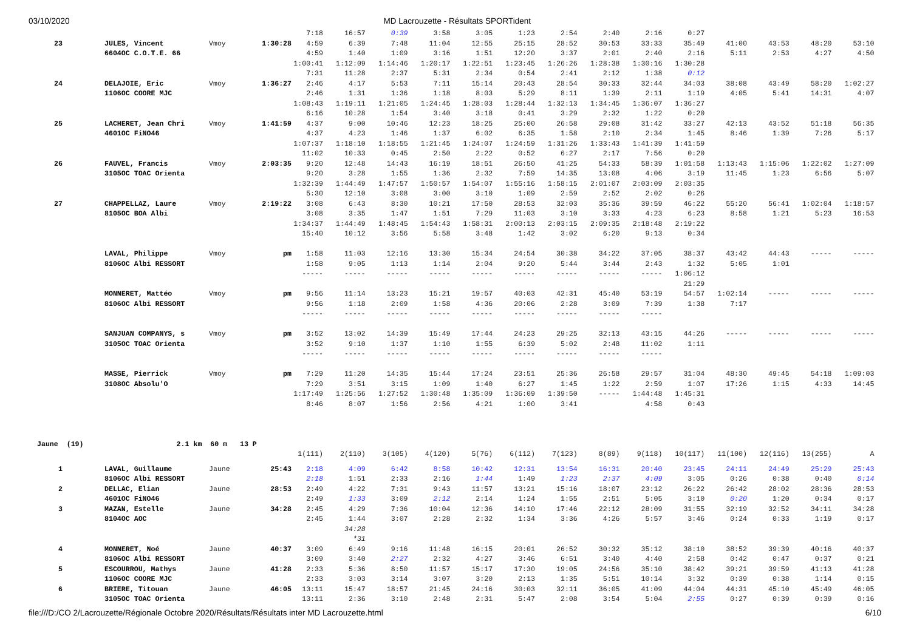03/10/2020 MD Lacrouzette - Résultats SPORTident
| | | | | 7:18 | 16:57 | 0:39 | 3:58 | 3:05 | 1:23 | 2:54 | 2:40 | 2:16 | 0:27 | | | | |
| 23 | JULES, Vincent | Vmoy | 1:30:28 | 4:59 | 6:39 | 7:48 | 11:04 | 12:55 | 25:15 | 28:52 | 30:53 | 33:33 | 35:49 | 41:00 | 43:53 | 48:20 | 53:10 |
| | 6604OC C.O.T.E. 66 | | | 4:59 | 1:40 | 1:09 | 3:16 | 1:51 | 12:20 | 3:37 | 2:01 | 2:40 | 2:16 | 5:11 | 2:53 | 4:27 | 4:50 |
| | | | | 1:00:41 | 1:12:09 | 1:14:46 | 1:20:17 | 1:22:51 | 1:23:45 | 1:26:26 | 1:28:38 | 1:30:16 | 1:30:28 | | | | |
| | | | | 7:31 | 11:28 | 2:37 | 5:31 | 2:34 | 0:54 | 2:41 | 2:12 | 1:38 | 0:12 | | | | |
| 24 | DELAJOIE, Eric | Vmoy | 1:36:27 | 2:46 | 4:17 | 5:53 | 7:11 | 15:14 | 20:43 | 28:54 | 30:33 | 32:44 | 34:03 | 38:08 | 43:49 | 58:20 | 1:02:27 |
| | 1106OC COORE MJC | | | 2:46 | 1:31 | 1:36 | 1:18 | 8:03 | 5:29 | 8:11 | 1:39 | 2:11 | 1:19 | 4:05 | 5:41 | 14:31 | 4:07 |
| | | | | 1:08:43 | 1:19:11 | 1:21:05 | 1:24:45 | 1:28:03 | 1:28:44 | 1:32:13 | 1:34:45 | 1:36:07 | 1:36:27 | | | | |
| | | | | 6:16 | 10:28 | 1:54 | 3:40 | 3:18 | 0:41 | 3:29 | 2:32 | 1:22 | 0:20 | | | | |
| 25 | LACHERET, Jean Chri | Vmoy | 1:41:59 | 4:37 | 9:00 | 10:46 | 12:23 | 18:25 | 25:00 | 26:58 | 29:08 | 31:42 | 33:27 | 42:13 | 43:52 | 51:18 | 56:35 |
| | 4601OC FiNO46 | | | 4:37 | 4:23 | 1:46 | 1:37 | 6:02 | 6:35 | 1:58 | 2:10 | 2:34 | 1:45 | 8:46 | 1:39 | 7:26 | 5:17 |
| | | | | 1:07:37 | 1:18:10 | 1:18:55 | 1:21:45 | 1:24:07 | 1:24:59 | 1:31:26 | 1:33:43 | 1:41:39 | 1:41:59 | | | | |
| | | | | 11:02 | 10:33 | 0:45 | 2:50 | 2:22 | 0:52 | 6:27 | 2:17 | 7:56 | 0:20 | | | | |
| 26 | FAUVEL, Francis | Vmoy | 2:03:35 | 9:20 | 12:48 | 14:43 | 16:19 | 18:51 | 26:50 | 41:25 | 54:33 | 58:39 | 1:01:58 | 1:13:43 | 1:15:06 | 1:22:02 | 1:27:09 |
| | 3105OC TOAC Orienta | | | 9:20 | 3:28 | 1:55 | 1:36 | 2:32 | 7:59 | 14:35 | 13:08 | 4:06 | 3:19 | 11:45 | 1:23 | 6:56 | 5:07 |
| | | | | 1:32:39 | 1:44:49 | 1:47:57 | 1:50:57 | 1:54:07 | 1:55:16 | 1:58:15 | 2:01:07 | 2:03:09 | 2:03:35 | | | | |
| | | | | 5:30 | 12:10 | 3:08 | 3:00 | 3:10 | 1:09 | 2:59 | 2:52 | 2:02 | 0:26 | | | | |
| 27 | CHAPPELLAZ, Laure | Vmoy | 2:19:22 | 3:08 | 6:43 | 8:30 | 10:21 | 17:50 | 28:53 | 32:03 | 35:36 | 39:59 | 46:22 | 55:20 | 56:41 | 1:02:04 | 1:18:57 |
| | 8105OC BOA Albi | | | 3:08 | 3:35 | 1:47 | 1:51 | 7:29 | 11:03 | 3:10 | 3:33 | 4:23 | 6:23 | 8:58 | 1:21 | 5:23 | 16:53 |
| | | | | 1:34:37 | 1:44:49 | 1:48:45 | 1:54:43 | 1:58:31 | 2:00:13 | 2:03:15 | 2:09:35 | 2:18:48 | 2:19:22 | | | | |
| | | | | 15:40 | 10:12 | 3:56 | 5:58 | 3:48 | 1:42 | 3:02 | 6:20 | 9:13 | 0:34 | | | | |
| | LAVAL, Philippe | Vmoy | pm | 1:58 | 11:03 | 12:16 | 13:30 | 15:34 | 24:54 | 30:38 | 34:22 | 37:05 | 38:37 | 43:42 | 44:43 | ----- | ----- |
| | 8106OC Albi RESSORT | | | 1:58 | 9:05 | 1:13 | 1:14 | 2:04 | 9:20 | 5:44 | 3:44 | 2:43 | 1:32 | 5:05 | 1:01 | | |
| | | | | ----- | ----- | ----- | ----- | ----- | ----- | ----- | ----- | ----- | 1:06:12 | | | | |
| | | | | | | | | | | | | | 21:29 | | | | |
| | MONNERET, Mattéo | Vmoy | pm | 9:56 | 11:14 | 13:23 | 15:21 | 19:57 | 40:03 | 42:31 | 45:40 | 53:19 | 54:57 | 1:02:14 | ----- | ----- | ----- |
| | 8106OC Albi RESSORT | | | 9:56 | 1:18 | 2:09 | 1:58 | 4:36 | 20:06 | 2:28 | 3:09 | 7:39 | 1:38 | 7:17 | | | |
| | | | | ----- | ----- | ----- | ----- | ----- | ----- | ----- | ----- | ----- | | | | | |
| | SANJUAN COMPANYS, s | Vmoy | pm | 3:52 | 13:02 | 14:39 | 15:49 | 17:44 | 24:23 | 29:25 | 32:13 | 43:15 | 44:26 | ----- | ----- | ----- | ----- |
| | 3105OC TOAC Orienta | | | 3:52 | 9:10 | 1:37 | 1:10 | 1:55 | 6:39 | 5:02 | 2:48 | 11:02 | 1:11 | | | | |
| | | | | ----- | ----- | ----- | ----- | ----- | ----- | ----- | ----- | ----- | | | | | |
| | MASSE, Pierrick | Vmoy | pm | 7:29 | 11:20 | 14:35 | 15:44 | 17:24 | 23:51 | 25:36 | 26:58 | 29:57 | 31:04 | 48:30 | 49:45 | 54:18 | 1:09:03 |
| | 3108OC Absolu'O | | | 7:29 | 3:51 | 3:15 | 1:09 | 1:40 | 6:27 | 1:45 | 1:22 | 2:59 | 1:07 | 17:26 | 1:15 | 4:33 | 14:45 |
| | | | | 1:17:49 | 1:25:56 | 1:27:52 | 1:30:48 | 1:35:09 | 1:36:09 | 1:39:50 | ----- | 1:44:48 | 1:45:31 | | | | |
| | | | | 8:46 | 8:07 | 1:56 | 2:56 | 4:21 | 1:00 | 3:41 | | 4:58 | 0:43 | | | | |
| Jaune (19) 2.1 km 60 m 13 P | | | | | | | | | | | | | | | | | |
| | | | | 1(111) | 2(110) | 3(105) | 4(120) | 5(76) | 6(112) | 7(123) | 8(89) | 9(118) | 10(117) | 11(100) | 12(116) | 13(255) | A |
| 1 | LAVAL, Guillaume | Jaune | 25:43 | 2:18 | 4:09 | 6:42 | 8:58 | 10:42 | 12:31 | 13:54 | 16:31 | 20:40 | 23:45 | 24:11 | 24:49 | 25:29 | 25:43 |
| | 8106OC Albi RESSORT | | | 2:18 | 1:51 | 2:33 | 2:16 | 1:44 | 1:49 | 1:23 | 2:37 | 4:09 | 3:05 | 0:26 | 0:38 | 0:40 | 0:14 |
| 2 | DELLAC, Elian | Jaune | 28:53 | 2:49 | 4:22 | 7:31 | 9:43 | 11:57 | 13:21 | 15:16 | 18:07 | 23:12 | 26:22 | 26:42 | 28:02 | 28:36 | 28:53 |
| | 4601OC FiNO46 | | | 2:49 | 1:33 | 3:09 | 2:12 | 2:14 | 1:24 | 1:55 | 2:51 | 5:05 | 3:10 | 0:20 | 1:20 | 0:34 | 0:17 |
| 3 | MAZAN, Estelle | Jaune | 34:28 | 2:45 | 4:29 | 7:36 | 10:04 | 12:36 | 14:10 | 17:46 | 22:12 | 28:09 | 31:55 | 32:19 | 32:52 | 34:11 | 34:28 |
| | 8104OC AOC | | | 2:45 | 1:44 | 3:07 | 2:28 | 2:32 | 1:34 | 3:36 | 4:26 | 5:57 | 3:46 | 0:24 | 0:33 | 1:19 | 0:17 |
| | | | | | 34:28 | | | | | | | | | | | | |
| | | | | | *31 | | | | | | | | | | | | |
| 4 | MONNERET, Noé | Jaune | 40:37 | 3:09 | 6:49 | 9:16 | 11:48 | 16:15 | 20:01 | 26:52 | 30:32 | 35:12 | 38:10 | 38:52 | 39:39 | 40:16 | 40:37 |
| | 8106OC Albi RESSORT | | | 3:09 | 3:40 | 2:27 | 2:32 | 4:27 | 3:46 | 6:51 | 3:40 | 4:40 | 2:58 | 0:42 | 0:47 | 0:37 | 0:21 |
| 5 | ESCOURROU, Mathys | Jaune | 41:28 | 2:33 | 5:36 | 8:50 | 11:57 | 15:17 | 17:30 | 19:05 | 24:56 | 35:10 | 38:42 | 39:21 | 39:59 | 41:13 | 41:28 |
| | 1106OC COORE MJC | | | 2:33 | 3:03 | 3:14 | 3:07 | 3:20 | 2:13 | 1:35 | 5:51 | 10:14 | 3:32 | 0:39 | 0:38 | 1:14 | 0:15 |
| 6 | BRIERE, Titouan | Jaune | 46:05 | 13:11 | 15:47 | 18:57 | 21:45 | 24:16 | 30:03 | 32:11 | 36:05 | 41:09 | 44:04 | 44:31 | 45:10 | 45:49 | 46:05 |
| | 3105OC TOAC Orienta | | | 13:11 | 2:36 | 3:10 | 2:48 | 2:31 | 5:47 | 2:08 | 3:54 | 5:04 | 2:55 | 0:27 | 0:39 | 0:39 | 0:16 |
file:///D:/CO 2/Lacrouzette/Régionale Octobre 2020/Résultats/Résultats inter MD Lacrouzette.html 6/10